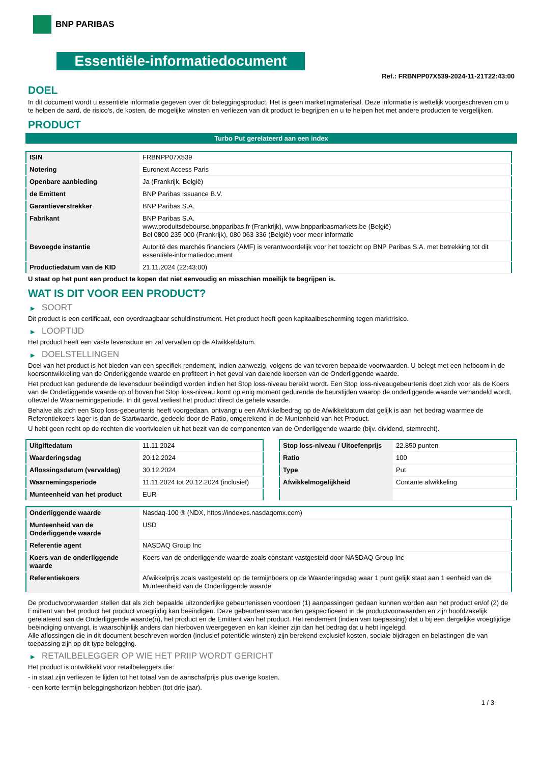BNP PARIBAS
Essentiële-informatiedocument
Ref.: FRBNPP07X539-2024-11-21T22:43:00
DOEL
In dit document wordt u essentiële informatie gegeven over dit beleggingsproduct. Het is geen marketingmateriaal. Deze informatie is wettelijk voorgeschreven om u te helpen de aard, de risico's, de kosten, de mogelijke winsten en verliezen van dit product te begrijpen en u te helpen het met andere producten te vergelijken.
PRODUCT
Turbo Put gerelateerd aan een index
| ISIN | FRBNPP07X539 |
| Notering | Euronext Access Paris |
| Openbare aanbieding | Ja (Frankrijk, België) |
| de Emittent | BNP Paribas Issuance B.V. |
| Garantieverstrekker | BNP Paribas S.A. |
| Fabrikant | BNP Paribas S.A. www.produitsdebourse.bnpparibas.fr (Frankrijk), www.bnpparibasmarkets.be (België) Bel 0800 235 000 (Frankrijk), 080 063 336 (België) voor meer informatie |
| Bevoegde instantie | Autorité des marchés financiers (AMF) is verantwoordelijk voor het toezicht op BNP Paribas S.A. met betrekking tot dit essentiële-informatiedocument |
| Productiedatum van de KID | 21.11.2024 (22:43:00) |
U staat op het punt een product te kopen dat niet eenvoudig en misschien moeilijk te begrijpen is.
WAT IS DIT VOOR EEN PRODUCT?
▶ SOORT
Dit product is een certificaat, een overdraagbaar schuldinstrument. Het product heeft geen kapitaalbescherming tegen marktrisico.
▶ LOOPTIJD
Het product heeft een vaste levensduur en zal vervallen op de Afwikkeldatum.
▶ DOELSTELLINGEN
Doel van het product is het bieden van een specifiek rendement, indien aanwezig, volgens de van tevoren bepaalde voorwaarden. U belegt met een hefboom in de koersontwikkeling van de Onderliggende waarde en profiteert in het geval van dalende koersen van de Onderliggende waarde.
Het product kan gedurende de levensduur beëindigd worden indien het Stop loss-niveau bereikt wordt. Een Stop loss-niveaugebeurtenis doet zich voor als de Koers van de Onderliggende waarde op of boven het Stop loss-niveau komt op enig moment gedurende de beurstijden waarop de onderliggende waarde verhandeld wordt, oftewel de Waarnemingsperiode. In dit geval verliest het product direct de gehele waarde.
Behalve als zich een Stop loss-gebeurtenis heeft voorgedaan, ontvangt u een Afwikkelbedrag op de Afwikkeldatum dat gelijk is aan het bedrag waarmee de Referentiekoers lager is dan de Startwaarde, gedeeld door de Ratio, omgerekend in de Muntenheid van het Product.
U hebt geen recht op de rechten die voortvloeien uit het bezit van de componenten van de Onderliggende waarde (bijv. dividend, stemrecht).
| Uitgiftedatum | 11.11.2024 |
| Waarderingsdag | 20.12.2024 |
| Aflossingsdatum (vervaldag) | 30.12.2024 |
| Waarnemingsperiode | 11.11.2024 tot 20.12.2024 (inclusief) |
| Munteenheid van het product | EUR |
| Stop loss-niveau / Uitoefenprijs | 22.850 punten |
| Ratio | 100 |
| Type | Put |
| Afwikkelmogelijkheid | Contante afwikkeling |
| Onderliggende waarde | Nasdaq-100 ® (NDX, https://indexes.nasdaqomx.com) |
| Munteenheid van de Onderliggende waarde | USD |
| Referentie agent | NASDAQ Group Inc |
| Koers van de onderliggende waarde | Koers van de onderliggende waarde zoals constant vastgesteld door NASDAQ Group Inc |
| Referentiekoers | Afwikkelprijs zoals vastgesteld op de termijnboers op de Waarderingsdag waar 1 punt gelijk staat aan 1 eenheid van de Munteenheid van de Onderliggende waarde |
De productvoorwaarden stellen dat als zich bepaalde uitzonderlijke gebeurtenissen voordoen (1) aanpassingen gedaan kunnen worden aan het product en/of (2) de Emittent van het product het product vroegtijdig kan beëindigen. Deze gebeurtenissen worden gespecificeerd in de productvoorwaarden en zijn hoofdzakelijk gerelateerd aan de Onderliggende waarde(n), het product en de Emittent van het product. Het rendement (indien van toepassing) dat u bij een dergelijke vroegtijdige beëindiging ontvangt, is waarschijnlijk anders dan hierboven weergegeven en kan kleiner zijn dan het bedrag dat u hebt ingelegd.
Alle aflossingen die in dit document beschreven worden (inclusief potentiële winsten) zijn berekend exclusief kosten, sociale bijdragen en belastingen die van toepassing zijn op dit type belegging.
▶ RETAILBELEGGER OP WIE HET PRIIP WORDT GERICHT
Het product is ontwikkeld voor retailbeleggers die:
- in staat zijn verliezen te lijden tot het totaal van de aanschafprijs plus overige kosten.
- een korte termijn beleggingshorizon hebben (tot drie jaar).
1 / 3